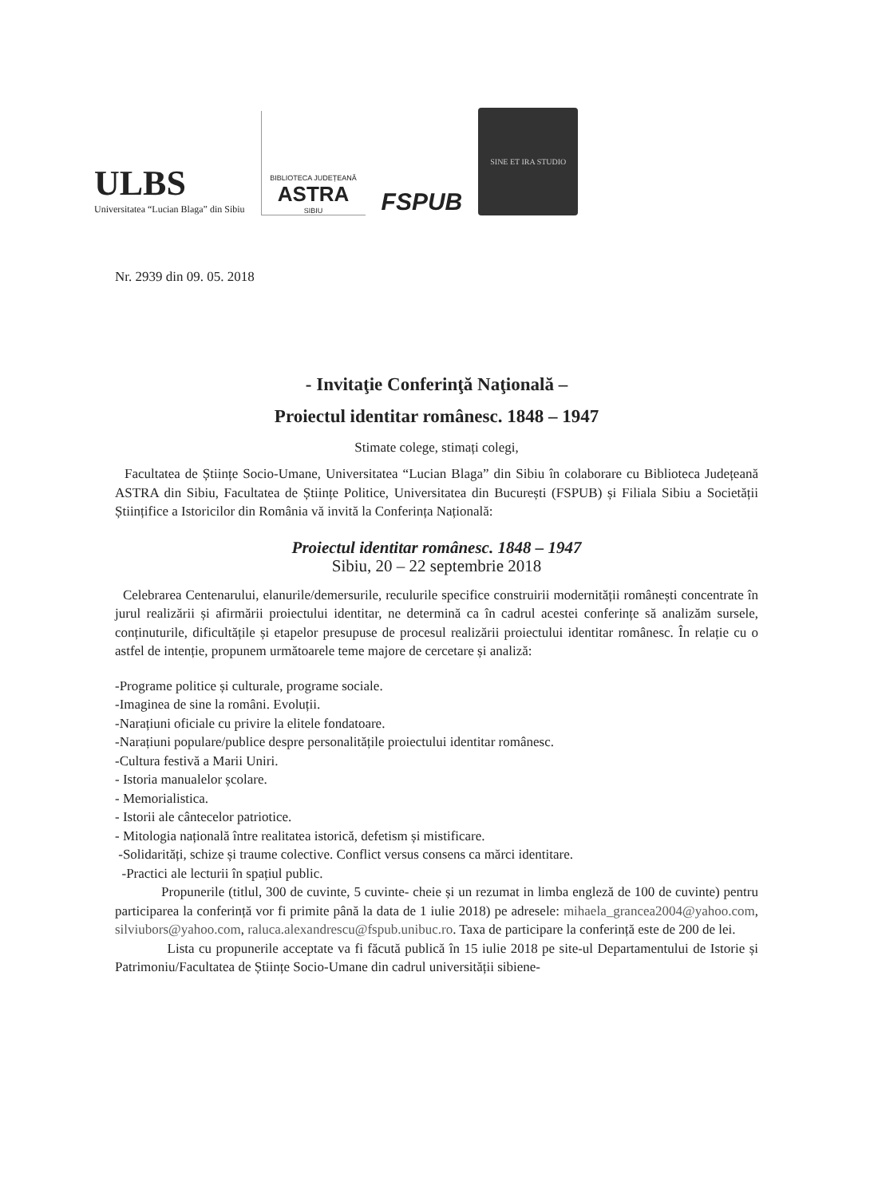ULBS
Universitatea “Lucian Blaga” din Sibiu
BIBLIOTECA JUDEȚEANĂ
ASTRA
SIBIU
FSPUB
SINE ET IRA STUDIO
Nr. 2939 din 09. 05. 2018
- Invitaţie Conferinţă Naţională –
Proiectul identitar românesc. 1848 – 1947
Stimate colege, stimați colegi,
Facultatea de Științe Socio-Umane, Universitatea “Lucian Blaga” din Sibiu în colaborare cu Biblioteca Județeană ASTRA din Sibiu, Facultatea de Științe Politice, Universitatea din București (FSPUB) și Filiala Sibiu a Societății Științifice a Istoricilor din România vă invită la Conferința Națională:
Proiectul identitar românesc. 1848 – 1947
Sibiu, 20 – 22 septembrie 2018
Celebrarea Centenarului, elanurile/demersurile, reculurile specifice construirii modernității românești concentrate în jurul realizării și afirmării proiectului identitar, ne determină ca în cadrul acestei conferințe să analizăm sursele, conținuturile, dificultățile și etapelor presupuse de procesul realizării proiectului identitar românesc. În relație cu o astfel de intenție, propunem următoarele teme majore de cercetare și analiză:
-Programe politice și culturale, programe sociale.
-Imaginea de sine la români. Evoluții.
-Narațiuni oficiale cu privire la elitele fondatoare.
-Narațiuni populare/publice despre personalitățile proiectului identitar românesc.
-Cultura festivă a Marii Uniri.
- Istoria manualelor școlare.
- Memorialistica.
- Istorii ale cântecelor patriotice.
- Mitologia națională între realitatea istorică, defetism și mistificare.
-Solidarități, schize și traume colective. Conflict versus consens ca mărci identitare.
-Practici ale lecturii în spațiul public.
Propunerile (titlul, 300 de cuvinte, 5 cuvinte- cheie și un rezumat in limba engleză de 100 de cuvinte) pentru participarea la conferință vor fi primite până la data de 1 iulie 2018) pe adresele: mihaela_grancea2004@yahoo.com, silviubors@yahoo.com, raluca.alexandrescu@fspub.unibuc.ro. Taxa de participare la conferință este de 200 de lei.
Lista cu propunerile acceptate va fi făcută publică în 15 iulie 2018 pe site-ul Departamentului de Istorie și Patrimoniu/Facultatea de Științe Socio-Umane din cadrul universității sibiene-